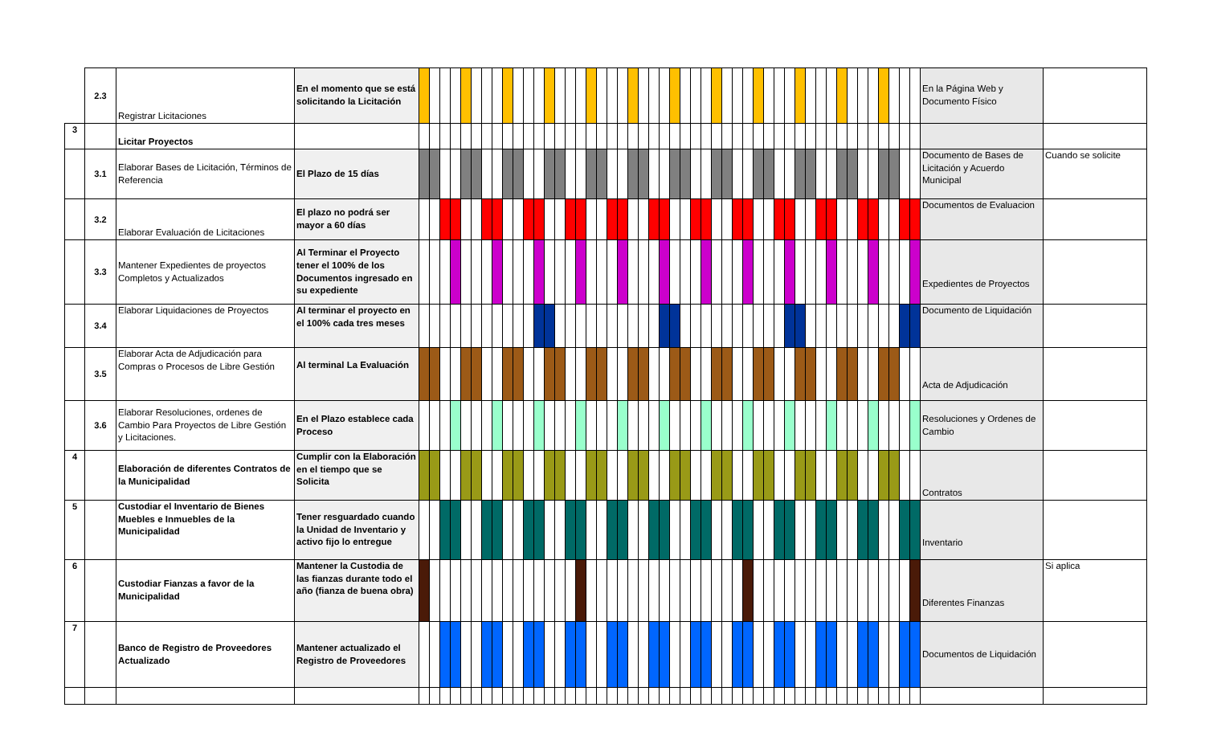| | 2.3 | Registrar Licitaciones | En el momento que se está solicitando la Licitación | | | | | | | | | | | | | | | | | | | | | | | | | | | | | | | | | | | | | | | | | | | | | | | | | En la Página Web y Documento Físico | |
| 3 | | Licitar Proyectos | | | | | | | | | | | | | | | | | | | | | | | | | | | | | | | | | | | | | | | | | | | | | | | | | | | |
| | 3.1 | Elaborar Bases de Licitación, Términos de Referencia | El Plazo de 15 días | | | | | | | | | | | | | | | | | | | | | | | | | | | | | | | | | | | | | | | | | | | | | | | | | Documento de Bases de Licitación y Acuerdo Municipal | Cuando se solicite |
| | 3.2 | Elaborar Evaluación de Licitaciones | El plazo no podrá ser mayor a 60 días | | | | | | | | | | | | | | | | | | | | | | | | | | | | | | | | | | | | | | | | | | | | | | | | | Documentos de Evaluacion | |
| | 3.3 | Mantener Expedientes de proyectos Completos y Actualizados | Al Terminar el Proyecto tener el 100% de los Documentos ingresado en su expediente | | | | | | | | | | | | | | | | | | | | | | | | | | | | | | | | | | | | | | | | | | | | | | | | | Expedientes de Proyectos | |
| | 3.4 | Elaborar Liquidaciones de Proyectos | Al terminar el proyecto en el 100% cada tres meses | | | | | | | | | | | | | | | | | | | | | | | | | | | | | | | | | | | | | | | | | | | | | | | | | Documento de Liquidación | |
| | 3.5 | Elaborar Acta de Adjudicación para Compras o Procesos de Libre Gestión | Al terminal La Evaluación | | | | | | | | | | | | | | | | | | | | | | | | | | | | | | | | | | | | | | | | | | | | | | | | | Acta de Adjudicación | |
| | 3.6 | Elaborar Resoluciones, ordenes de Cambio Para Proyectos de Libre Gestión y Licitaciones. | En el Plazo establece cada Proceso | | | | | | | | | | | | | | | | | | | | | | | | | | | | | | | | | | | | | | | | | | | | | | | | | Resoluciones y Ordenes de Cambio | |
| 4 | | Elaboración de diferentes Contratos de la Municipalidad | Cumplir con la Elaboración en el tiempo que se Solicita | | | | | | | | | | | | | | | | | | | | | | | | | | | | | | | | | | | | | | | | | | | | | | | | | Contratos | |
| 5 | | Custodiar el Inventario de Bienes Muebles e Inmuebles de la Municipalidad | Tener resguardado cuando la Unidad de Inventario y activo fijo lo entregue | | | | | | | | | | | | | | | | | | | | | | | | | | | | | | | | | | | | | | | | | | | | | | | | | Inventario | |
| 6 | | Custodiar Fianzas a favor de la Municipalidad | Mantener la Custodia de las fianzas durante todo el año (fianza de buena obra) | | | | | | | | | | | | | | | | | | | | | | | | | | | | | | | | | | | | | | | | | | | | | | | | | Diferentes Finanzas | Si aplica |
| 7 | | Banco de Registro de Proveedores Actualizado | Mantener actualizado el Registro de Proveedores | | | | | | | | | | | | | | | | | | | | | | | | | | | | | | | | | | | | | | | | | | | | | | | | | Documentos de Liquidación | |